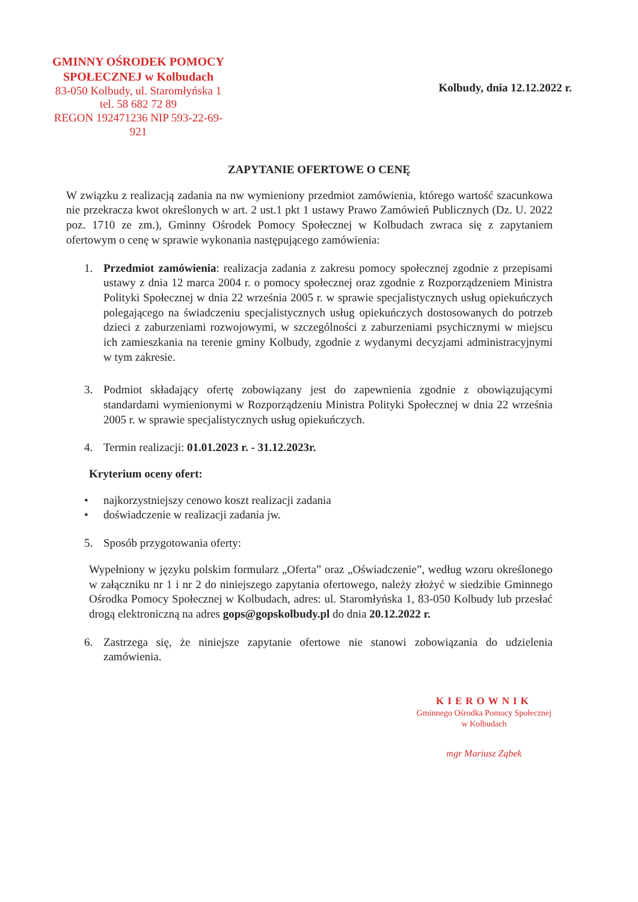GMINNY OŚRODEK POMOCY
SPOŁECZNEJ w Kolbudach
83-050 Kolbudy, ul. Staromłyńska 1
tel. 58 682 72 89
REGON 192471236 NIP 593-22-69-921
Kolbudy, dnia 12.12.2022 r.
ZAPYTANIE OFERTOWE O CENĘ
W związku z realizacją zadania na nw wymieniony przedmiot zamówienia, którego wartość szacunkowa nie przekracza kwot określonych w art. 2 ust.1 pkt 1 ustawy Prawo Zamówień Publicznych (Dz. U. 2022 poz. 1710 ze zm.), Gminny Ośrodek Pomocy Społecznej w Kolbudach zwraca się z zapytaniem ofertowym o cenę w sprawie wykonania następującego zamówienia:
1. Przedmiot zamówienia: realizacja zadania z zakresu pomocy społecznej zgodnie z przepisami ustawy z dnia 12 marca 2004 r. o pomocy społecznej oraz zgodnie z Rozporządzeniem Ministra Polityki Społecznej w dnia 22 września 2005 r. w sprawie specjalistycznych usług opiekuńczych polegającego na świadczeniu specjalistycznych usług opiekuńczych dostosowanych do potrzeb dzieci z zaburzeniami rozwojowymi, w szczególności z zaburzeniami psychicznymi w miejscu ich zamieszkania na terenie gminy Kolbudy, zgodnie z wydanymi decyzjami administracyjnymi w tym zakresie.
3. Podmiot składający ofertę zobowiązany jest do zapewnienia zgodnie z obowiązującymi standardami wymienionymi w Rozporządzeniu Ministra Polityki Społecznej w dnia 22 września 2005 r. w sprawie specjalistycznych usług opiekuńczych.
4. Termin realizacji: 01.01.2023 r. - 31.12.2023r.
Kryterium oceny ofert:
• najkorzystniejszy cenowo koszt realizacji zadania
• doświadczenie w realizacji zadania jw.
5. Sposób przygotowania oferty:
Wypełniony w języku polskim formularz „Oferta” oraz „Oświadczenie”, według wzoru określonego w załączniku nr 1 i nr 2 do niniejszego zapytania ofertowego, należy złożyć w siedzibie Gminnego Ośrodka Pomocy Społecznej w Kolbudach, adres: ul. Staromłyńska 1, 83-050 Kolbudy lub przesłać drogą elektroniczną na adres gops@gopskolbudy.pl do dnia 20.12.2022 r.
6. Zastrzega się, że niniejsze zapytanie ofertowe nie stanowi zobowiązania do udzielenia zamówienia.
KIEROWNIK
Gminnego Ośrodka Pomocy Społecznej
w Kolbudach
mgr Mariusz Ząbek